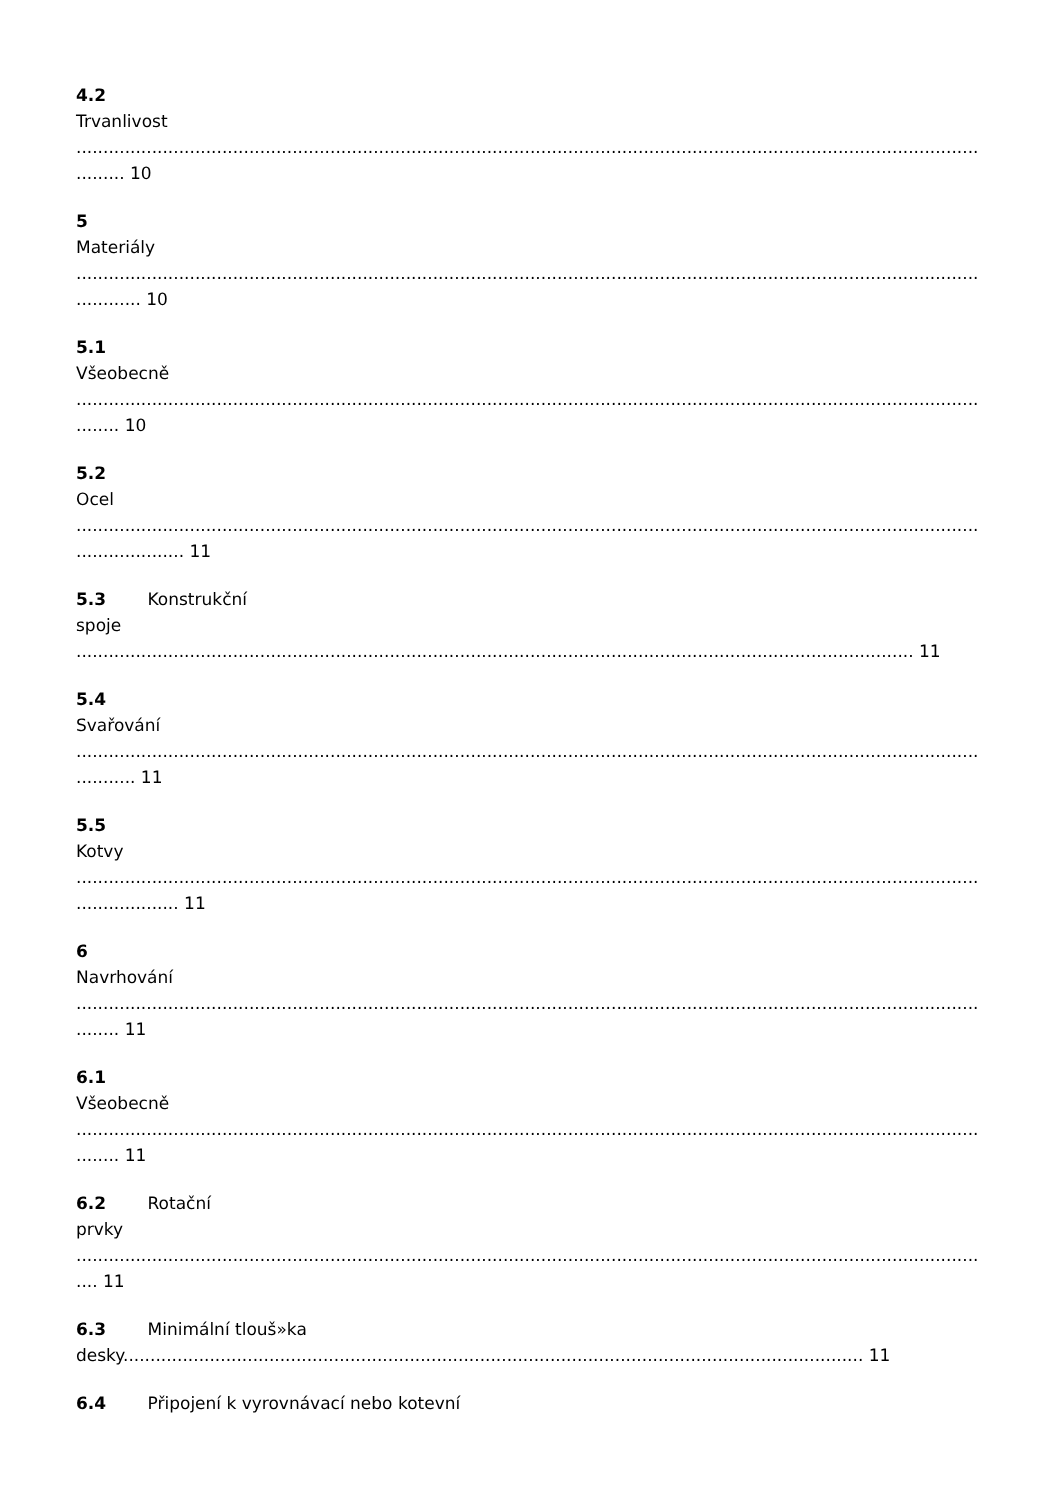4.2
Trvanlivost
.......................................................................................................................................................................
......... 10
5
Materiály
.......................................................................................................................................................................
............ 10
5.1
Všeobecně
.......................................................................................................................................................................
........ 10
5.2
Ocel
.......................................................................................................................................................................
.................... 11
5.3 Konstrukční
spoje
........................................................................................................................................................... 11
5.4
Svařování
.......................................................................................................................................................................
........... 11
5.5
Kotvy
.......................................................................................................................................................................
................... 11
6
Navrhování
.......................................................................................................................................................................
........ 11
6.1
Všeobecně
.......................................................................................................................................................................
........ 11
6.2 Rotační
prvky
.......................................................................................................................................................................
.... 11
6.3 Minimální tlouš»ka
desky......................................................................................................................................... 11
6.4 Připojení k vyrovnávací nebo kotevní